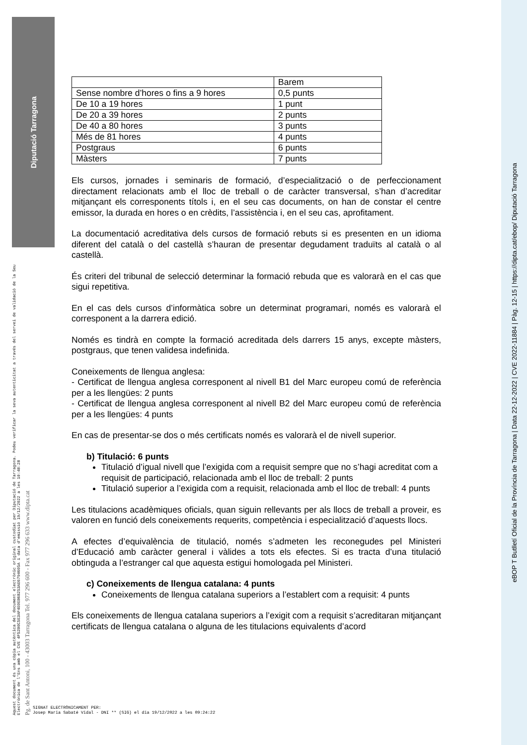Diputació Tarragona
Aquest document és una còpia autèntica del document electrònic original custodiat per Diputació de Tarragona. Podeu verificar la seva autenticitat a través del servei de validació de la Seu Electrònica de l'Ens amb el CVE 4F52B0C5E3AF4E0EB6B253AE6794605A i data d'emissió 19/12/2022 a les 10:48:28 Pg. de Sant Antoni, 100 - 43003 Tarragona Tel. 977 296 600 - Fax 977 296 633 www.dipta.cat
eBOP T Butlletí Oficial de la Província de Tarragona | Data 22-12-2022 | CVE 2022-11884 | Pàg. 12-15 | https://dipta.cat/ebop/ Diputació Tarragona
| | Barem |
| Sense nombre d’hores o fins a 9 hores | 0,5 punts |
| De 10 a 19 hores | 1 punt |
| De 20 a 39 hores | 2 punts |
| De 40 a 80 hores | 3 punts |
| Més de 81 hores | 4 punts |
| Postgraus | 6 punts |
| Màsters | 7 punts |
Els cursos, jornades i seminaris de formació, d’especialització o de perfeccionament directament relacionats amb el lloc de treball o de caràcter transversal, s’han d’acreditar mitjançant els corresponents títols i, en el seu cas documents, on han de constar el centre emissor, la durada en hores o en crèdits, l’assistència i, en el seu cas, aprofitament.
La documentació acreditativa dels cursos de formació rebuts si es presenten en un idioma diferent del català o del castellà s’hauran de presentar degudament traduïts al català o al castellà.
És criteri del tribunal de selecció determinar la formació rebuda que es valorarà en el cas que sigui repetitiva.
En el cas dels cursos d’informàtica sobre un determinat programari, només es valorarà el corresponent a la darrera edició.
Només es tindrà en compte la formació acreditada dels darrers 15 anys, excepte màsters, postgraus, que tenen validesa indefinida.
Coneixements de llengua anglesa:
- Certificat de llengua anglesa corresponent al nivell B1 del Marc europeu comú de referència per a les llengües: 2 punts
- Certificat de llengua anglesa corresponent al nivell B2 del Marc europeu comú de referència per a les llengües: 4 punts
En cas de presentar-se dos o més certificats només es valorarà el de nivell superior.
b) Titulació: 6 punts
Titulació d’igual nivell que l’exigida com a requisit sempre que no s’hagi acreditat com a requisit de participació, relacionada amb el lloc de treball: 2 punts
Titulació superior a l’exigida com a requisit, relacionada amb el lloc de treball: 4 punts
Les titulacions acadèmiques oficials, quan siguin rellevants per als llocs de treball a proveir, es valoren en funció dels coneixements requerits, competència i especialització d’aquests llocs.
A efectes d’equivalència de titulació, només s’admeten les reconegudes pel Ministeri d’Educació amb caràcter general i vàlides a tots els efectes. Si es tracta d’una titulació obtinguda a l’estranger cal que aquesta estigui homologada pel Ministeri.
c) Coneixements de llengua catalana: 4 punts
Coneixements de llengua catalana superiors a l’establert com a requisit: 4 punts
Els coneixements de llengua catalana superiors a l’exigit com a requisit s’acreditaran mitjançant certificats de llengua catalana o alguna de les titulacions equivalents d’acord
SIGNAT ELECTRÒNICAMENT PER:
Josep Maria Sabaté Vidal - DNI ** (SIG) el dia 19/12/2022 a les 09:24:22